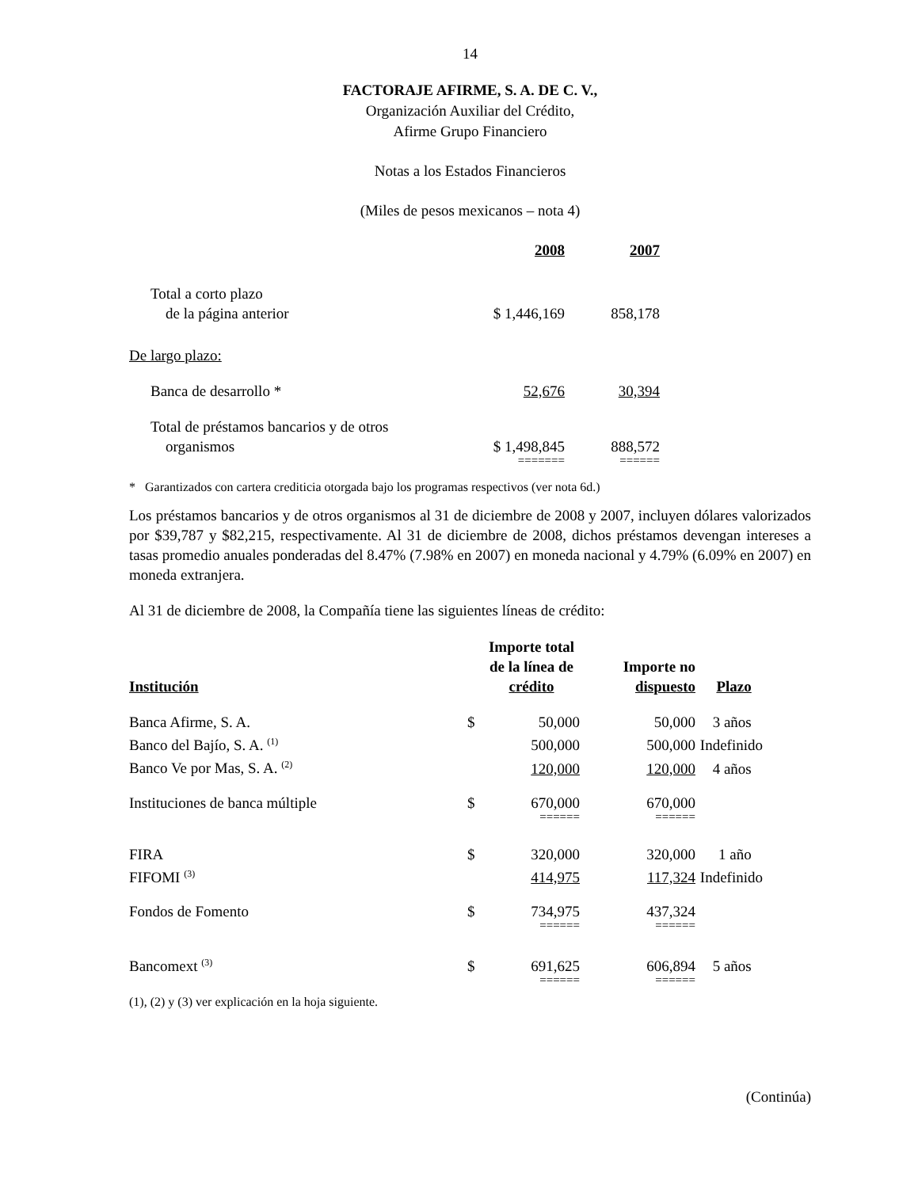14
FACTORAJE AFIRME, S. A. DE C. V.,
Organización Auxiliar del Crédito,
Afirme Grupo Financiero
Notas a los Estados Financieros
(Miles de pesos mexicanos – nota 4)
| | 2008 | 2007 |
| Total a corto plazo de la página anterior | $ 1,446,169 | 858,178 |
| De largo plazo: | | |
| Banca de desarrollo * | 52,676 | 30,394 |
| Total de préstamos bancarios y de otros organismos | $ 1,498,845 | 888,572 |
| | ======= | ====== |
* Garantizados con cartera crediticia otorgada bajo los programas respectivos (ver nota 6d.)
Los préstamos bancarios y de otros organismos al 31 de diciembre de 2008 y 2007, incluyen dólares valorizados por $39,787 y $82,215, respectivamente. Al 31 de diciembre de 2008, dichos préstamos devengan intereses a tasas promedio anuales ponderadas del 8.47% (7.98% en 2007) en moneda nacional y 4.79% (6.09% en 2007) en moneda extranjera.
Al 31 de diciembre de 2008, la Compañía tiene las siguientes líneas de crédito:
| Institución | | Importe total de la línea de crédito | Importe no dispuesto | Plazo |
| --- | --- | --- | --- | --- |
| Banca Afirme, S. A. | $ | 50,000 | 50,000 | 3 años |
| Banco del Bajío, S. A. <sup>(1)</sup> | | 500,000 | 500,000 | Indefinido |
| Banco Ve por Mas, S. A. <sup>(2)</sup> | | 120,000 | 120,000 | 4 años |
| Instituciones de banca múltiple | $ | 670,000 | 670,000 | |
| | | ====== | ====== | |
| FIRA | $ | 320,000 | 320,000 | 1 año |
| FIFOMI <sup>(3)</sup> | | 414,975 | 117,324 | Indefinido |
| Fondos de Fomento | $ | 734,975 | 437,324 | |
| | | ====== | ====== | |
| Bancomext <sup>(3)</sup> | $ | 691,625 | 606,894 | 5 años |
| | | ====== | ====== | |
(1), (2) y (3) ver explicación en la hoja siguiente.
(Continúa)